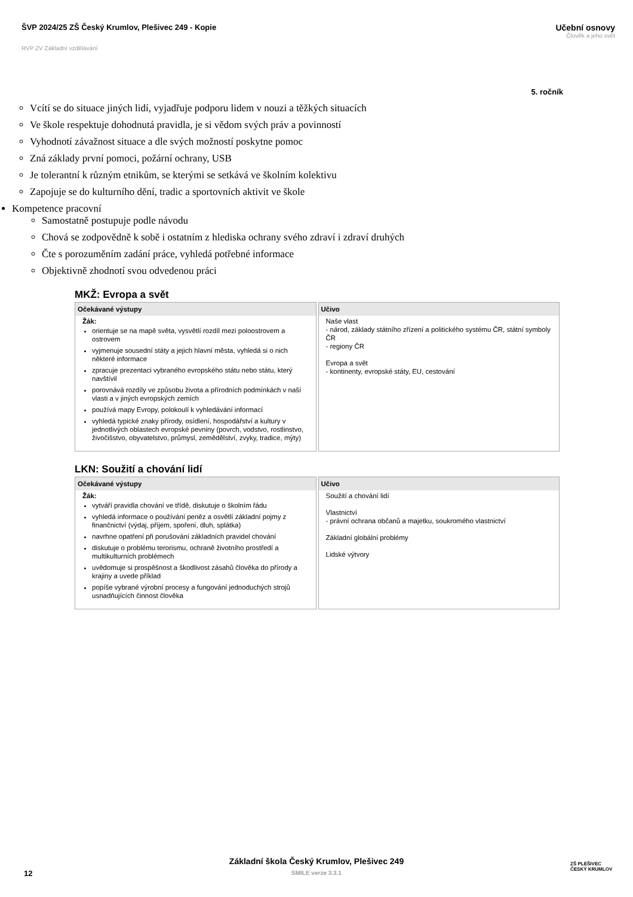ŠVP 2024/25 ZŠ Český Krumlov, Plešivec 249 - Kopie
Učební osnovy
Člověk a jeho svět
RVP ZV Základní vzdělávání
5. ročník
Vcítí se do situace jiných lidí, vyjadřuje podporu lidem v nouzi a těžkých situacích
Ve škole respektuje dohodnutá pravidla, je si vědom svých práv a povinností
Vyhodnotí závažnost situace a dle svých možností poskytne pomoc
Zná základy první pomoci, požární ochrany, USB
Je tolerantní k různým etnikům, se kterými se setkává ve školním kolektivu
Zapojuje se do kulturního dění, tradic a sportovních aktivit ve škole
Kompetence pracovní
Samostatně postupuje podle návodu
Chová se zodpovědně k sobě i ostatním z hlediska ochrany svého zdraví i zdraví druhých
Čte s porozuměním zadání práce, vyhledá potřebné informace
Objektivně zhodnotí svou odvedenou práci
MKŽ: Evropa a svět
| Očekávané výstupy | Učivo |
| --- | --- |
| Žák: orientuje se na mapě světa, vysvětlí rozdíl mezi poloostrovem a ostrovem vyjmenuje sousední státy a jejich hlavní města, vyhledá si o nich některé informace zpracuje prezentaci vybraného evropského státu nebo státu, který navštívil porovnává rozdíly ve způsobu života a přírodních podmínkách v naší vlasti a v jiných evropských zemích používá mapy Evropy, polokoulí k vyhledávání informací vyhledá typické znaky přírody, osídlení, hospodářství a kultury v jednotlivých oblastech evropské pevniny (povrch, vodstvo, rostlinstvo, živočišstvo, obyvatelstvo, průmysl, zemědělství, zvyky, tradice, mýty) | Naše vlast - národ, základy státního zřízení a politického systému ČR, státní symboly ČR - regiony ČR Evropa a svět - kontinenty, evropské státy, EU, cestování |
LKN: Soužití a chování lidí
| Očekávané výstupy | Učivo |
| --- | --- |
| Žák: vytváří pravidla chování ve třídě, diskutuje o školním řádu vyhledá informace o používání peněz a osvětlí základní pojmy z finančnictví (výdaj, příjem, spoření, dluh, splátka) navrhne opatření při porušování základních pravidel chování diskutuje o problému terorismu, ochraně životního prostředí a multikulturních problémech uvědomuje si prospěšnost a škodlivost zásahů člověka do přírody a krajiny a uvede příklad popíše vybrané výrobní procesy a fungování jednoduchých strojů usnadňujících činnost člověka | Soužití a chování lidí Vlastnictví - právní ochrana občanů a majetku, soukromého vlastnictví Základní globální problémy Lidské výtvory |
Základní škola Český Krumlov, Plešivec 249
SMILE verze 3.3.1
12
ZŠ PLEŠIVEC
ČESKÝ KRUMLOV